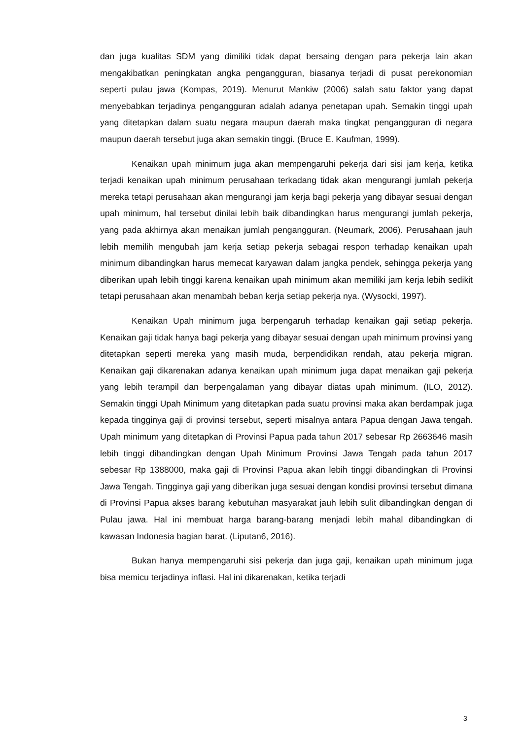dan juga kualitas SDM yang dimiliki tidak dapat bersaing dengan para pekerja lain akan mengakibatkan peningkatan angka pengangguran, biasanya terjadi di pusat perekonomian seperti pulau jawa (Kompas, 2019). Menurut Mankiw (2006) salah satu faktor yang dapat menyebabkan terjadinya pengangguran adalah adanya penetapan upah. Semakin tinggi upah yang ditetapkan dalam suatu negara maupun daerah maka tingkat pengangguran di negara maupun daerah tersebut juga akan semakin tinggi. (Bruce E. Kaufman, 1999).
Kenaikan upah minimum juga akan mempengaruhi pekerja dari sisi jam kerja, ketika terjadi kenaikan upah minimum perusahaan terkadang tidak akan mengurangi jumlah pekerja mereka tetapi perusahaan akan mengurangi jam kerja bagi pekerja yang dibayar sesuai dengan upah minimum, hal tersebut dinilai lebih baik dibandingkan harus mengurangi jumlah pekerja, yang pada akhirnya akan menaikan jumlah pengangguran. (Neumark, 2006). Perusahaan jauh lebih memilih mengubah jam kerja setiap pekerja sebagai respon terhadap kenaikan upah minimum dibandingkan harus memecat karyawan dalam jangka pendek, sehingga pekerja yang diberikan upah lebih tinggi karena kenaikan upah minimum akan memiliki jam kerja lebih sedikit tetapi perusahaan akan menambah beban kerja setiap pekerja nya. (Wysocki, 1997).
Kenaikan Upah minimum juga berpengaruh terhadap kenaikan gaji setiap pekerja. Kenaikan gaji tidak hanya bagi pekerja yang dibayar sesuai dengan upah minimum provinsi yang ditetapkan seperti mereka yang masih muda, berpendidikan rendah, atau pekerja migran. Kenaikan gaji dikarenakan adanya kenaikan upah minimum juga dapat menaikan gaji pekerja yang lebih terampil dan berpengalaman yang dibayar diatas upah minimum. (ILO, 2012). Semakin tinggi Upah Minimum yang ditetapkan pada suatu provinsi maka akan berdampak juga kepada tingginya gaji di provinsi tersebut, seperti misalnya antara Papua dengan Jawa tengah. Upah minimum yang ditetapkan di Provinsi Papua pada tahun 2017 sebesar Rp 2663646 masih lebih tinggi dibandingkan dengan Upah Minimum Provinsi Jawa Tengah pada tahun 2017 sebesar Rp 1388000, maka gaji di Provinsi Papua akan lebih tinggi dibandingkan di Provinsi Jawa Tengah. Tingginya gaji yang diberikan juga sesuai dengan kondisi provinsi tersebut dimana di Provinsi Papua akses barang kebutuhan masyarakat jauh lebih sulit dibandingkan dengan di Pulau jawa. Hal ini membuat harga barang-barang menjadi lebih mahal dibandingkan di kawasan Indonesia bagian barat. (Liputan6, 2016).
Bukan hanya mempengaruhi sisi pekerja dan juga gaji, kenaikan upah minimum juga bisa memicu terjadinya inflasi. Hal ini dikarenakan, ketika terjadi
3